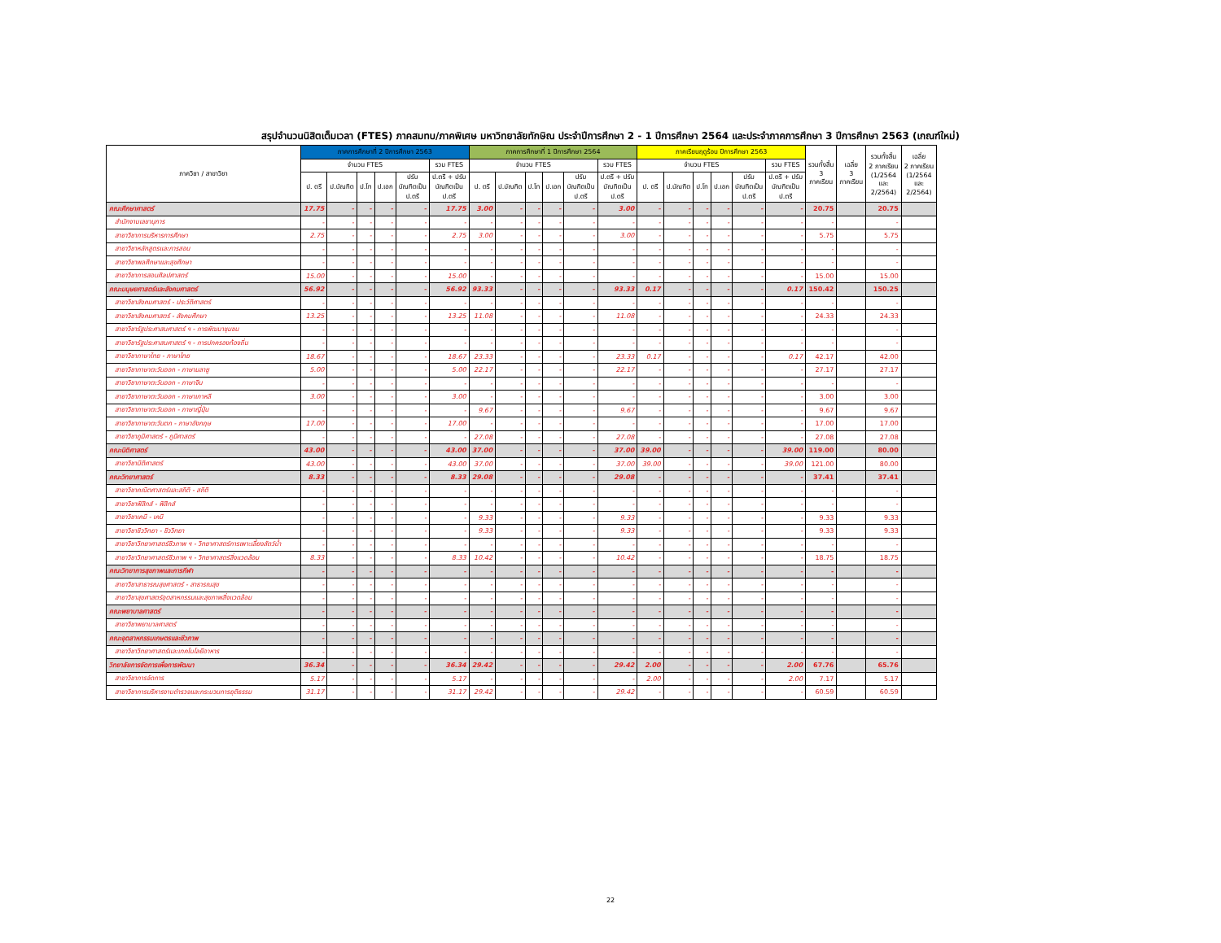สรุปจำนวนนิสิตเต็มเวลา (FTES) ภาคสมทบ/ภาคพิเศษ มหาวิทยาลัยทักษิณ ประจำปีการศึกษา 2 - 1 ปีการศึกษา 2564 และประจำภาคการศึกษา 3 ปีการศึกษา 2563 (เกณฑ์ใหม่)
| ภาควิชา / สาขาวิชา | ภาคการศึกษาที่ 2 ปีการศึกษา 2563 | | | | | | ภาคการศึกษาที่ 1 ปีการศึกษา 2564 | | | | | | ภาคเรียนฤดูร้อน ปีการศึกษา 2563 | | | | | | รวมทั้งสิ้น 3 ภาคเรียน | เฉลี่ย 3 ภาคเรียน | รวมทั้งสิ้น 2 ภาคเรียน (1/2564 และ 2/2564) | เฉลี่ย 2 ภาคเรียน (1/2564 และ 2/2564) |
| --- | --- | --- | --- | --- | --- | --- | --- | --- | --- | --- | --- | --- | --- | --- | --- | --- | --- | --- | --- | --- | --- | --- |
| | จำนวน FTES | | | | | รวม FTES | จำนวน FTES | | | | | รวม FTES | จำนวน FTES | | | | | รวม FTES | | | | |
| | ป. ตรี | ป.บัณฑิต | ป.โท | ป.เอก | ปรับ บัณฑิตเป็น ป.ตรี | ป.ตรี + ปรับ บัณฑิตเป็น ป.ตรี | ป. ตรี | ป.บัณฑิต | ป.โท | ป.เอก | ปรับ บัณฑิตเป็น ป.ตรี | ป.ตรี + ปรับ บัณฑิตเป็น ป.ตรี | ป. ตรี | ป.บัณฑิต | ป.โท | ป.เอก | ปรับ บัณฑิตเป็น ป.ตรี | ป.ตรี + ปรับ บัณฑิตเป็น ป.ตรี | | | | |
| คณะศึกษาศาสตร์ | 17.75 | - | - | - | - | 17.75 | 3.00 | - | - | - | - | 3.00 | - | - | - | - | - | - | 20.75 | | 20.75 | |
| สำนักงานเลขานุการ | - | - | - | - | - | - | - | - | - | - | - | - | - | - | - | - | - | - | - | | - | |
| สาขาวิชาการบริหารการศึกษา | 2.75 | - | - | - | - | 2.75 | 3.00 | - | - | - | - | 3.00 | - | - | - | - | - | - | 5.75 | | 5.75 | |
| สาขาวิชาหลักสูตรและการสอน | - | - | - | - | - | - | - | - | - | - | - | - | - | - | - | - | - | - | - | | - | |
| สาขาวิชาพลศึกษาและสุขศึกษา | - | - | - | - | - | - | - | - | - | - | - | - | - | - | - | - | - | - | - | | - | |
| สาขาวิชาการสอนศิลปศาสตร์ | 15.00 | - | - | - | - | 15.00 | - | - | - | - | - | - | - | - | - | - | - | - | 15.00 | | 15.00 | |
| คณะมนุษยศาสตร์และสังคมศาสตร์ | 56.92 | - | - | - | - | 56.92 | 93.33 | - | - | - | - | 93.33 | 0.17 | - | - | - | - | 0.17 | 150.42 | | 150.25 | |
| สาขาวิชาสังคมศาสตร์ - ประวัติศาสตร์ | - | - | - | - | - | - | - | - | - | - | - | - | - | - | - | - | - | - | - | | - | |
| สาขาวิชาสังคมศาสตร์ - สังคมศึกษา | 13.25 | - | - | - | - | 13.25 | 11.08 | - | - | - | - | 11.08 | - | - | - | - | - | - | 24.33 | | 24.33 | |
| สาขาวิชารัฐประศาสนศาสตร์ ฯ - การพัฒนาชุมชน | - | - | - | - | - | - | - | - | - | - | - | - | - | - | - | - | - | - | - | | - | |
| สาขาวิชารัฐประศาสนศาสตร์ ฯ - การปกครองท้องถิ่น | - | - | - | - | - | - | - | - | - | - | - | - | - | - | - | - | - | - | - | | - | |
| สาขาวิชาภาษาไทย - ภาษาไทย | 18.67 | - | - | - | - | 18.67 | 23.33 | - | - | - | - | 23.33 | 0.17 | - | - | - | - | 0.17 | 42.17 | | 42.00 | |
| สาขาวิชาภาษาตะวันออก - ภาษามลายู | 5.00 | - | - | - | - | 5.00 | 22.17 | - | - | - | - | 22.17 | - | - | - | - | - | - | 27.17 | | 27.17 | |
| สาขาวิชาภาษาตะวันออก - ภาษาจีน | - | - | - | - | - | - | - | - | - | - | - | - | - | - | - | - | - | - | - | | - | |
| สาขาวิชาภาษาตะวันออก - ภาษาเกาหลี | 3.00 | - | - | - | - | 3.00 | - | - | - | - | - | - | - | - | - | - | - | - | 3.00 | | 3.00 | |
| สาขาวิชาภาษาตะวันออก - ภาษาญี่ปุ่น | - | - | - | - | - | - | 9.67 | - | - | - | - | 9.67 | - | - | - | - | - | - | 9.67 | | 9.67 | |
| สาขาวิชาภาษาตะวันตก - ภาษาอังกฤษ | 17.00 | - | - | - | - | 17.00 | - | - | - | - | - | - | - | - | - | - | - | - | 17.00 | | 17.00 | |
| สาขาวิชาภูมิศาสตร์ - ภูมิศาสตร์ | - | - | - | - | - | - | 27.08 | - | - | - | - | 27.08 | - | - | - | - | - | - | 27.08 | | 27.08 | |
| คณะนิติศาสตร์ | 43.00 | - | - | - | - | 43.00 | 37.00 | - | - | - | - | 37.00 | 39.00 | - | - | - | - | 39.00 | 119.00 | | 80.00 | |
| สาขาวิชานิติศาสตร์ | 43.00 | - | - | - | - | 43.00 | 37.00 | - | - | - | - | 37.00 | 39.00 | - | - | - | - | 39.00 | 121.00 | | 80.00 | |
| คณะวิทยาศาสตร์ | 8.33 | - | - | - | - | 8.33 | 29.08 | - | - | - | - | 29.08 | - | - | - | - | - | - | 37.41 | | 37.41 | |
| สาขาวิชาคณิตศาสตร์และสถิติ - สถิติ | - | - | - | - | - | - | - | - | - | - | - | - | - | - | - | - | - | - | - | | - | |
| สาขาวิชาฟิสิกส์ - ฟิสิกส์ | - | - | - | - | - | - | - | - | - | - | - | - | - | - | - | - | - | - | - | | - | |
| สาขาวิชาเคมี - เคมี | - | - | - | - | - | - | 9.33 | - | - | - | - | 9.33 | - | - | - | - | - | - | 9.33 | | 9.33 | |
| สาขาวิชาชีววิทยา - ชีววิทยา | - | - | - | - | - | - | 9.33 | - | - | - | - | 9.33 | - | - | - | - | - | - | 9.33 | | 9.33 | |
| สาขาวิชาวิทยาศาสตร์ชีวภาพ ฯ - วิทยาศาสตร์การเพาะเลี้ยงสัตว์น้ำ | - | - | - | - | - | - | - | - | - | - | - | - | - | - | - | - | - | - | - | | - | |
| สาขาวิชาวิทยาศาสตร์ชีวภาพ ฯ - วิทยาศาสตร์สิ่งแวดล้อม | 8.33 | - | - | - | - | 8.33 | 10.42 | - | - | - | - | 10.42 | - | - | - | - | - | - | 18.75 | | 18.75 | |
| คณะวิทยาการสุขภาพและการกีฬา | - | - | - | - | - | - | - | - | - | - | - | - | - | - | - | - | - | - | - | | - | |
| สาขาวิชาสาธารณสุขศาสตร์ - สาธารณสุข | - | - | - | - | - | - | - | - | - | - | - | - | - | - | - | - | - | - | - | | - | |
| สาขาวิชาสุขศาสตร์อุตสาหกรรมและสุขภาพสิ่งแวดล้อม | - | - | - | - | - | - | - | - | - | - | - | - | - | - | - | - | - | - | - | | - | |
| คณะพยาบาลศาสตร์ | - | - | - | - | - | - | - | - | - | - | - | - | - | - | - | - | - | - | - | | - | |
| สาขาวิชาพยาบาลศาสตร์ | - | - | - | - | - | - | - | - | - | - | - | - | - | - | - | - | - | - | - | | - | |
| คณะอุตสาหกรรมเกษตรและชีวภาพ | - | - | - | - | - | - | - | - | - | - | - | - | - | - | - | - | - | - | - | | - | |
| สาขาวิชาวิทยาศาสตร์และเทคโนโลยีอาหาร | - | - | - | - | - | - | - | - | - | - | - | - | - | - | - | - | - | - | - | | - | |
| วิทยาลัยการจัดการเพื่อการพัฒนา | 36.34 | - | - | - | - | 36.34 | 29.42 | - | - | - | - | 29.42 | 2.00 | - | - | - | - | 2.00 | 67.76 | | 65.76 | |
| สาขาวิชาการจัดการ | 5.17 | - | - | - | - | 5.17 | - | - | - | - | - | - | 2.00 | - | - | - | - | 2.00 | 7.17 | | 5.17 | |
| สาขาวิชาการบริหารงานตำรวจและกระบวนการยุติธรรม | 31.17 | - | - | - | - | 31.17 | 29.42 | - | - | - | - | 29.42 | - | - | - | - | - | - | 60.59 | | 60.59 | |
22